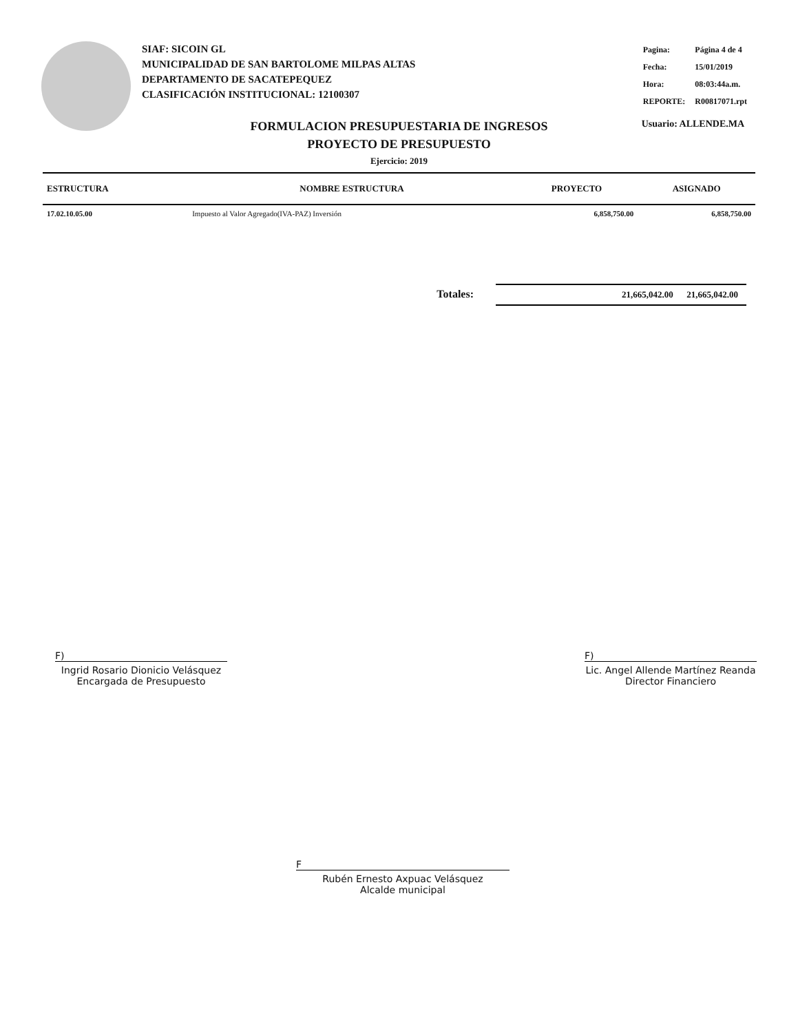SIAF: SICOIN GL
MUNICIPALIDAD DE SAN BARTOLOME MILPAS ALTAS
DEPARTAMENTO DE SACATEPEQUEZ
CLASIFICACIÓN INSTITUCIONAL: 12100307
| Pagina: | Página 4 de 4 |
| Fecha: | 15/01/2019 |
| Hora: | 08:03:44a.m. |
| REPORTE: | R00817071.rpt |
Usuario: ALLENDE.MA
FORMULACION PRESUPUESTARIA DE INGRESOS
PROYECTO DE PRESUPUESTO
Ejercicio: 2019
| ESTRUCTURA | NOMBRE ESTRUCTURA | PROYECTO | ASIGNADO |
| --- | --- | --- | --- |
| 17.02.10.05.00 | Impuesto al Valor Agregado(IVA-PAZ) Inversión | 6,858,750.00 | 6,858,750.00 |
Totales: 21,665,042.00 21,665,042.00
F)
Ingrid Rosario Dionicio Velásquez
Encargada de Presupuesto
F)
Lic. Angel Allende Martínez Reanda
Director Financiero
F
Rubén Ernesto Axpuac Velásquez
Alcalde municipal